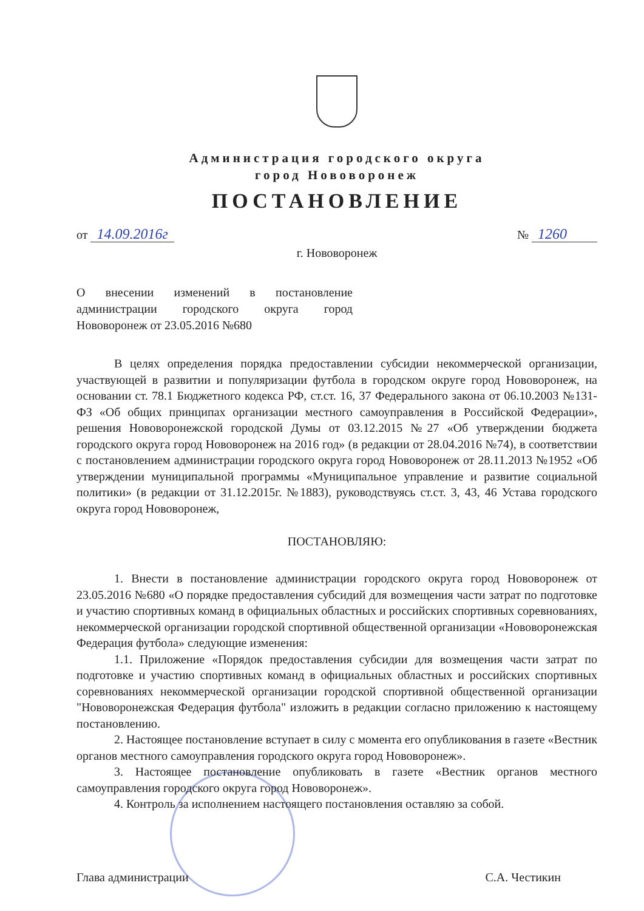Администрация городского округа
город Нововоронеж
ПОСТАНОВЛЕНИЕ
от 14.09.2016г № 1260
г. Нововоронеж
О внесении изменений в постановление администрации городского округа город Нововоронеж от 23.05.2016 №680
В целях определения порядка предоставлении субсидии некоммерческой организации, участвующей в развитии и популяризации футбола в городском округе город Нововоронеж, на основании ст. 78.1 Бюджетного кодекса РФ, ст.ст. 16, 37 Федерального закона от 06.10.2003 №131-ФЗ «Об общих принципах организации местного самоуправления в Российской Федерации», решения Нововоронежской городской Думы от 03.12.2015 №27 «Об утверждении бюджета городского округа город Нововоронеж на 2016 год» (в редакции от 28.04.2016 №74), в соответствии с постановлением администрации городского округа город Нововоронеж от 28.11.2013 №1952 «Об утверждении муниципальной программы «Муниципальное управление и развитие социальной политики» (в редакции от 31.12.2015г. №1883), руководствуясь ст.ст. 3, 43, 46 Устава городского округа город Нововоронеж,
ПОСТАНОВЛЯЮ:
1. Внести в постановление администрации городского округа город Нововоронеж от 23.05.2016 №680 «О порядке предоставления субсидий для возмещения части затрат по подготовке и участию спортивных команд в официальных областных и российских спортивных соревнованиях, некоммерческой организации городской спортивной общественной организации «Нововоронежская Федерация футбола» следующие изменения:
1.1. Приложение «Порядок предоставления субсидии для возмещения части затрат по подготовке и участию спортивных команд в официальных областных и российских спортивных соревнованиях некоммерческой организации городской спортивной общественной организации "Нововоронежская Федерация футбола" изложить в редакции согласно приложению к настоящему постановлению.
2. Настоящее постановление вступает в силу с момента его опубликования в газете «Вестник органов местного самоуправления городского округа город Нововоронеж».
3. Настоящее постановление опубликовать в газете «Вестник органов местного самоуправления городского округа город Нововоронеж».
4. Контроль за исполнением настоящего постановления оставляю за собой.
Глава администрации С.А. Честикин